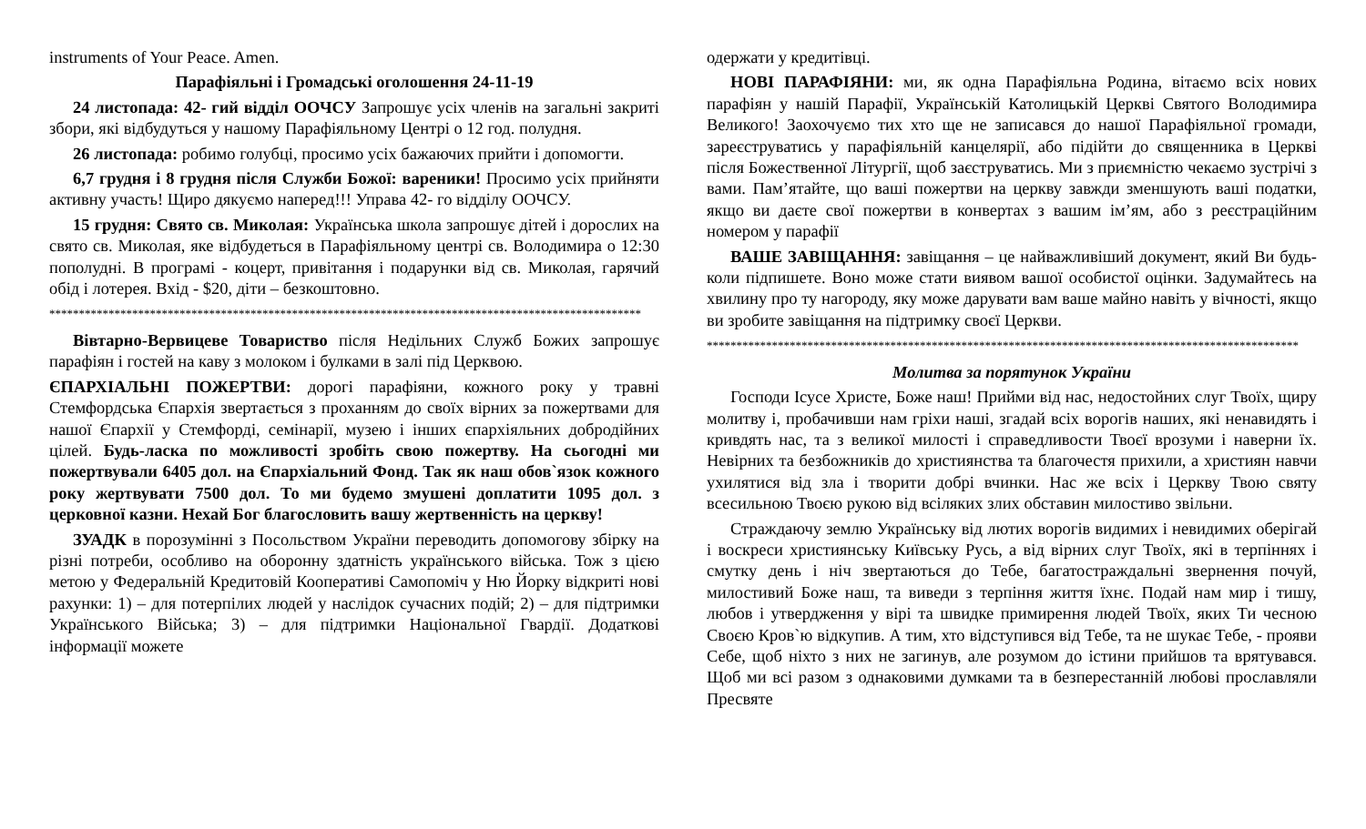instruments of Your Peace. Amen.
Парафіяльні і Громадські оголошення 24-11-19
24 листопада: 42- гий відділ ООЧСУ Запрошує усіх членів на загальні закриті збори, які відбудуться у нашому Парафіяльному Центрі о 12 год. полудня.
26 листопада: робимо голубці, просимо усіх бажаючих прийти і допомогти.
6,7 грудня і 8 грудня після Служби Божої: вареники! Просимо усіх прийняти активну участь! Щиро дякуємо наперед!!! Управа 42- го відділу ООЧСУ.
15 грудня: Свято св. Миколая: Українська школа запрошує дітей і дорослих на свято св. Миколая, яке відбудеться в Парафіяльному центрі св. Володимира о 12:30 пополудні. В програмі - коцерт, привітання і подарунки від св. Миколая, гарячий обід і лотерея. Вхід - $20, діти – безкоштовно.
****************************************************************************************************
Вівтарно-Вервицеве Товариство після Недільних Служб Божих запрошує парафіян і гостей на каву з молоком і булками в залі під Церквою.
ЄПАРХІАЛЬНІ ПОЖЕРТВИ: дорогі парафіяни, кожного року у травні Стемфордська Єпархія звертається з проханням до своїх вірних за пожертвами для нашої Єпархії у Стемфорді, семінарії, музею і інших єпархіяльних добродійних цілей. Будь-ласка по можливості зробіть свою пожертву. На сьогодні ми пожертвували 6405 дол. на Єпархіальний Фонд. Так як наш обов`язок кожного року жертвувати 7500 дол. То ми будемо змушені доплатити 1095 дол. з церковної казни. Нехай Бог благословить вашу жертвенність на церкву!
ЗУАДК в порозумінні з Посольством України переводить допомогову збірку на різні потреби, особливо на оборонну здатність українського війська. Тож з цією метою у Федеральній Кредитовій Кооперативі Самопоміч у Ню Йорку відкриті нові рахунки: 1) – для потерпілих людей у наслідок сучасних подій; 2) – для підтримки Українського Війська; 3) – для підтримки Національної Гвардії. Додаткові інформації можете
одержати у кредитівці.
НОВІ ПАРАФІЯНИ: ми, як одна Парафіяльна Родина, вітаємо всіх нових парафіян у нашій Парафії, Українській Католицькій Церкві Святого Володимира Великого! Заохочуємо тих хто ще не записався до нашої Парафіяльної громади, зареєструватись у парафіяльній канцелярії, або підійти до священника в Церкві після Божественної Літургії, щоб заєструватись. Ми з приємністю чекаємо зустрічі з вами. Пам’ятайте, що ваші пожертви на церкву завжди зменшують ваші податки, якщо ви даєте свої пожертви в конвертах з вашим ім’ям, або з реєстраційним номером у парафії
ВАШЕ ЗАВІЩАННЯ: завіщання – це найважливіший документ, який Ви будь-коли підпишете. Воно може стати виявом вашої особистої оцінки. Задумайтесь на хвилину про ту нагороду, яку може дарувати вам ваше майно навіть у вічності, якщо ви зробите завіщання на підтримку своєї Церкви.
****************************************************************************************************
Молитва за порятунок України
Господи Ісусе Христе, Боже наш! Прийми від нас, недостойних слуг Твоїх, щиру молитву і, пробачивши нам гріхи наші, згадай всіх ворогів наших, які ненавидять і кривдять нас, та з великої милості і справедливости Твоєї врозуми і наверни їх. Невірних та безбожників до християнства та благочестя прихили, а християн навчи ухилятися від зла і творити добрі вчинки. Нас же всіх і Церкву Твою святу всесильною Твоєю рукою від всіляких злих обставин милостиво звільни.
Страждаючу землю Українську від лютих ворогів видимих і невидимих оберігай і воскреси християнську Київську Русь, а від вірних слуг Твоїх, які в терпіннях і смутку день і ніч звертаються до Тебе, багатостраждальні звернення почуй, милостивий Боже наш, та виведи з терпіння життя їхнє. Подай нам мир і тишу, любов і утвердження у вірі та швидке примирення людей Твоїх, яких Ти чесною Своєю Кров`ю відкупив. А тим, хто відступився від Тебе, та не шукає Тебе, - прояви Себе, щоб ніхто з них не загинув, але розумом до істини прийшов та врятувався. Щоб ми всі разом з однаковими думками та в безперестанній любові прославляли Пресвяте